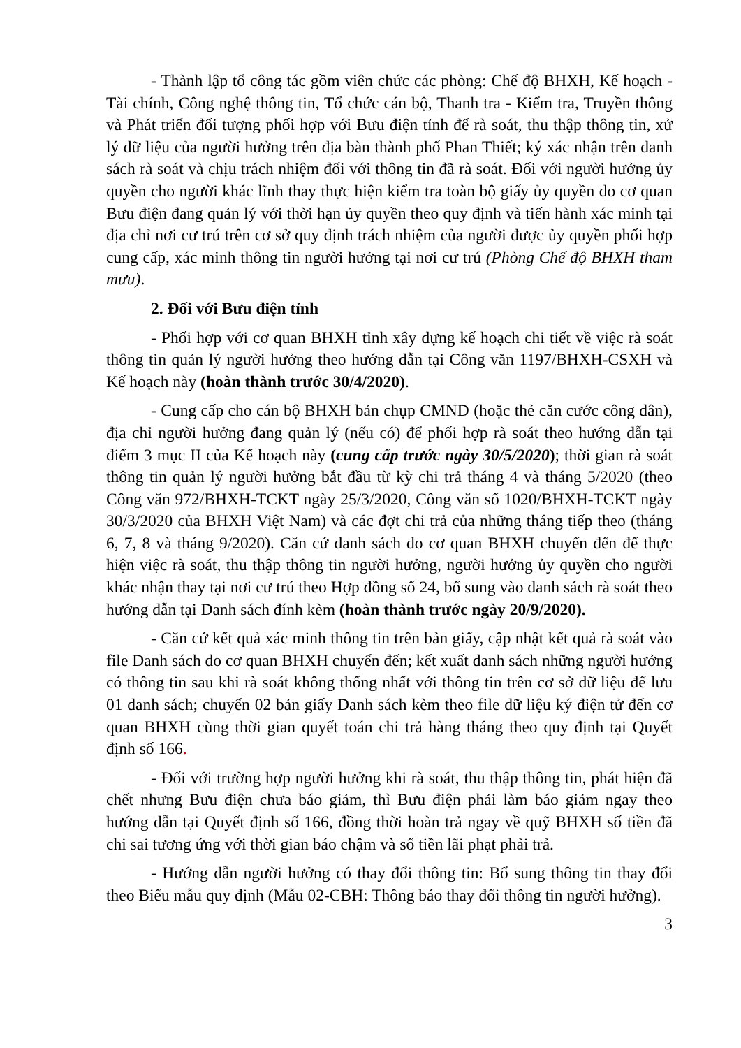- Thành lập tổ công tác gồm viên chức các phòng: Chế độ BHXH, Kế hoạch - Tài chính, Công nghệ thông tin, Tổ chức cán bộ, Thanh tra - Kiểm tra, Truyền thông và Phát triển đối tượng phối hợp với Bưu điện tỉnh để rà soát, thu thập thông tin, xử lý dữ liệu của người hưởng trên địa bàn thành phố Phan Thiết; ký xác nhận trên danh sách rà soát và chịu trách nhiệm đối với thông tin đã rà soát. Đối với người hưởng ủy quyền cho người khác lĩnh thay thực hiện kiểm tra toàn bộ giấy ủy quyền do cơ quan Bưu điện đang quản lý với thời hạn ủy quyền theo quy định và tiến hành xác minh tại địa chỉ nơi cư trú trên cơ sở quy định trách nhiệm của người được ủy quyền phối hợp cung cấp, xác minh thông tin người hưởng tại nơi cư trú (Phòng Chế độ BHXH tham mưu).
2. Đối với Bưu điện tỉnh
- Phối hợp với cơ quan BHXH tỉnh xây dựng kế hoạch chi tiết về việc rà soát thông tin quản lý người hưởng theo hướng dẫn tại Công văn 1197/BHXH-CSXH và Kế hoạch này (hoàn thành trước 30/4/2020).
- Cung cấp cho cán bộ BHXH bản chụp CMND (hoặc thẻ căn cước công dân), địa chỉ người hưởng đang quản lý (nếu có) để phối hợp rà soát theo hướng dẫn tại điểm 3 mục II của Kế hoạch này (cung cấp trước ngày 30/5/2020); thời gian rà soát thông tin quản lý người hưởng bắt đầu từ kỳ chi trả tháng 4 và tháng 5/2020 (theo Công văn 972/BHXH-TCKT ngày 25/3/2020, Công văn số 1020/BHXH-TCKT ngày 30/3/2020 của BHXH Việt Nam) và các đợt chi trả của những tháng tiếp theo (tháng 6, 7, 8 và tháng 9/2020). Căn cứ danh sách do cơ quan BHXH chuyển đến để thực hiện việc rà soát, thu thập thông tin người hưởng, người hưởng ủy quyền cho người khác nhận thay tại nơi cư trú theo Hợp đồng số 24, bổ sung vào danh sách rà soát theo hướng dẫn tại Danh sách đính kèm (hoàn thành trước ngày 20/9/2020).
- Căn cứ kết quả xác minh thông tin trên bản giấy, cập nhật kết quả rà soát vào file Danh sách do cơ quan BHXH chuyển đến; kết xuất danh sách những người hưởng có thông tin sau khi rà soát không thống nhất với thông tin trên cơ sở dữ liệu để lưu 01 danh sách; chuyển 02 bản giấy Danh sách kèm theo file dữ liệu ký điện tử đến cơ quan BHXH cùng thời gian quyết toán chi trả hàng tháng theo quy định tại Quyết định số 166.
- Đối với trường hợp người hưởng khi rà soát, thu thập thông tin, phát hiện đã chết nhưng Bưu điện chưa báo giảm, thì Bưu điện phải làm báo giảm ngay theo hướng dẫn tại Quyết định số 166, đồng thời hoàn trả ngay về quỹ BHXH số tiền đã chi sai tương ứng với thời gian báo chậm và số tiền lãi phạt phải trả.
- Hướng dẫn người hưởng có thay đổi thông tin: Bổ sung thông tin thay đổi theo Biểu mẫu quy định (Mẫu 02-CBH: Thông báo thay đổi thông tin người hưởng).
3